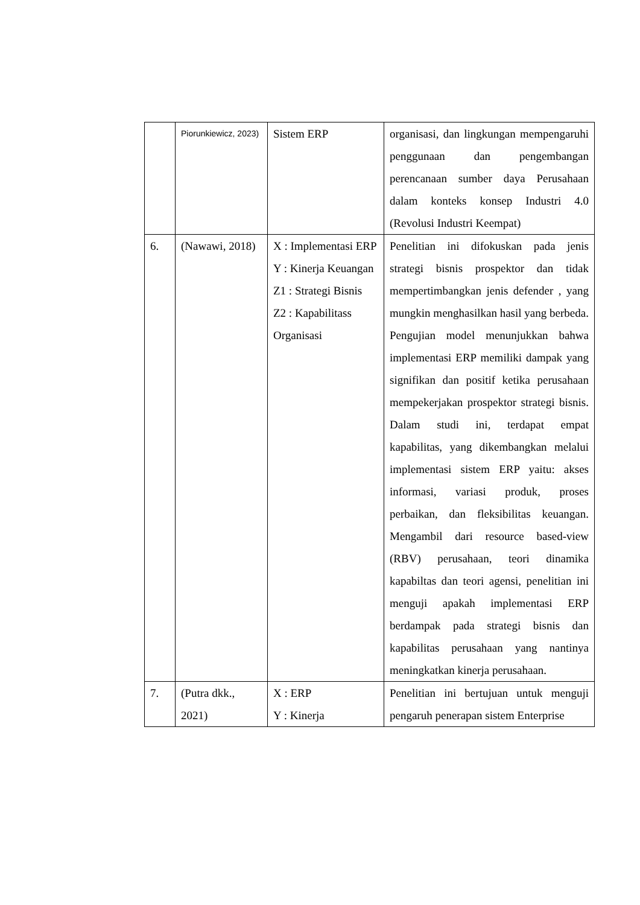| | Piorunkiewicz, 2023) | Sistem ERP | organisasi, dan lingkungan mempengaruhi penggunaan dan pengembangan perencanaan sumber daya Perusahaan dalam konteks konsep Industri 4.0 (Revolusi Industri Keempat) |
| 6. | (Nawawi, 2018) | X : Implementasi ERP Y : Kinerja Keuangan Z1 : Strategi Bisnis Z2 : Kapabilitass Organisasi | Penelitian ini difokuskan pada jenis strategi bisnis prospektor dan tidak mempertimbangkan jenis defender , yang mungkin menghasilkan hasil yang berbeda. Pengujian model menunjukkan bahwa implementasi ERP memiliki dampak yang signifikan dan positif ketika perusahaan mempekerjakan prospektor strategi bisnis. Dalam studi ini, terdapat empat kapabilitas, yang dikembangkan melalui implementasi sistem ERP yaitu: akses informasi, variasi produk, proses perbaikan, dan fleksibilitas keuangan. Mengambil dari resource based-view (RBV) perusahaan, teori dinamika kapabiltas dan teori agensi, penelitian ini menguji apakah implementasi ERP berdampak pada strategi bisnis dan kapabilitas perusahaan yang nantinya meningkatkan kinerja perusahaan. |
| 7. | (Putra dkk., 2021) | X : ERP Y : Kinerja | Penelitian ini bertujuan untuk menguji pengaruh penerapan sistem Enterprise |